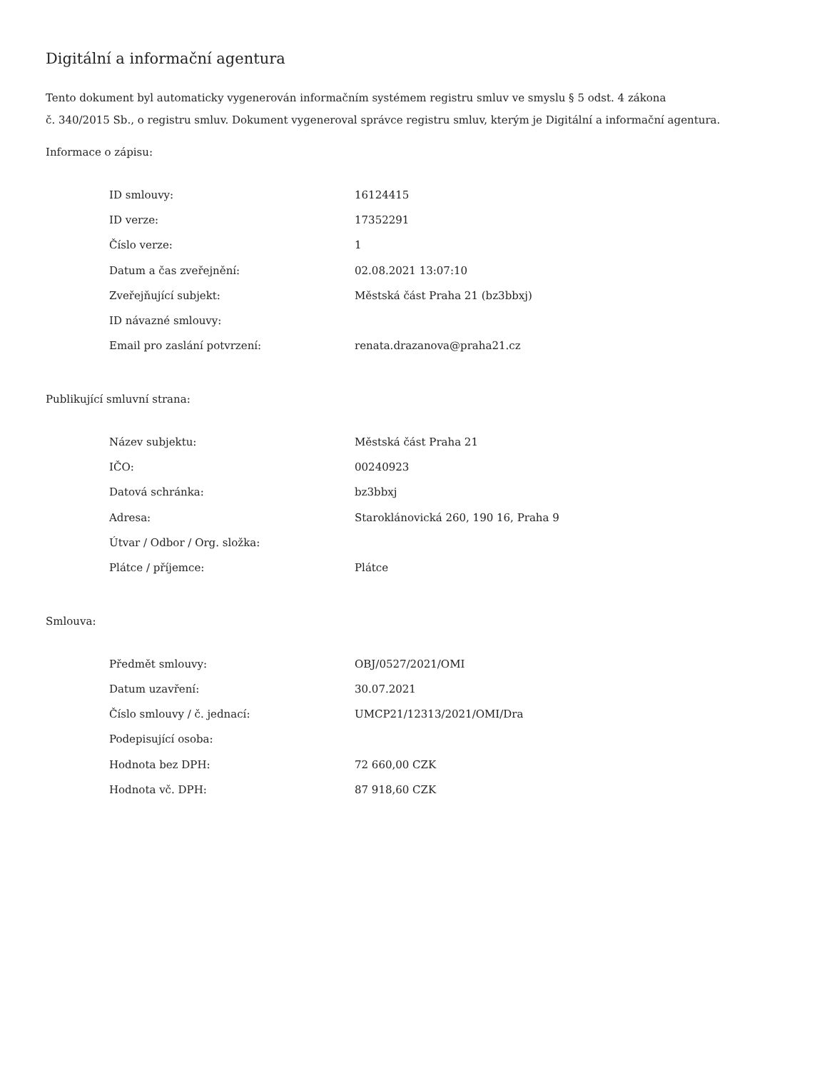Digitální a informační agentura
Tento dokument byl automaticky vygenerován informačním systémem registru smluv ve smyslu § 5 odst. 4 zákona
č. 340/2015 Sb., o registru smluv. Dokument vygeneroval správce registru smluv, kterým je Digitální a informační agentura.
Informace o zápisu:
| ID smlouvy: | 16124415 |
| ID verze: | 17352291 |
| Číslo verze: | 1 |
| Datum a čas zveřejnění: | 02.08.2021 13:07:10 |
| Zveřejňující subjekt: | Městská část Praha 21 (bz3bbxj) |
| ID návazné smlouvy: | |
| Email pro zaslání potvrzení: | renata.drazanova@praha21.cz |
Publikující smluvní strana:
| Název subjektu: | Městská část Praha 21 |
| IČO: | 00240923 |
| Datová schránka: | bz3bbxj |
| Adresa: | Staroklánovická 260, 190 16, Praha 9 |
| Útvar / Odbor / Org. složka: | |
| Plátce / příjemce: | Plátce |
Smlouva:
| Předmět smlouvy: | OBJ/0527/2021/OMI |
| Datum uzavření: | 30.07.2021 |
| Číslo smlouvy / č. jednací: | UMCP21/12313/2021/OMI/Dra |
| Podepisující osoba: | |
| Hodnota bez DPH: | 72 660,00 CZK |
| Hodnota vč. DPH: | 87 918,60 CZK |